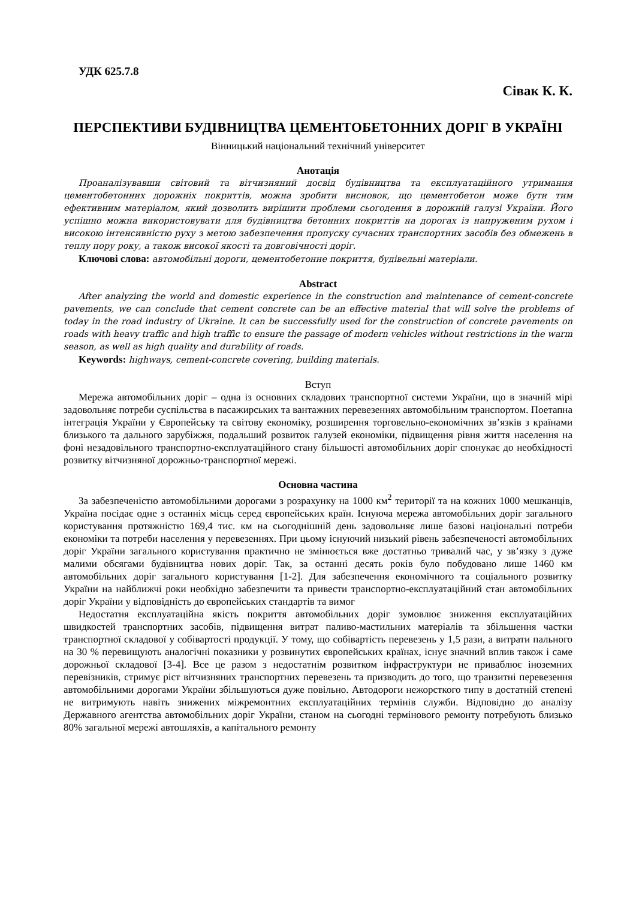УДК 625.7.8
Сівак К. К.
ПЕРСПЕКТИВИ БУДІВНИЦТВА ЦЕМЕНТОБЕТОННИХ ДОРІГ В УКРАЇНІ
Вінницький національний технічний університет
Анотація
Проаналізувавши світовий та вітчизняний досвід будівництва та експлуатаційного утримання цементобетонних дорожніх покриттів, можна зробити висновок, що цементобетон може бути тим ефективним матеріалом, який дозволить вирішити проблеми сьогодення в дорожній галузі України. Його успішно можна використовувати для будівництва бетонних покриттів на дорогах із напруженим рухом і високою інтенсивністю руху з метою забезпечення пропуску сучасних транспортних засобів без обмежень в теплу пору року, а також високої якості та довговічності доріг.
Ключові слова: автомобільні дороги, цементобетонне покриття, будівельні матеріали.
Abstract
After analyzing the world and domestic experience in the construction and maintenance of cement-concrete pavements, we can conclude that cement concrete can be an effective material that will solve the problems of today in the road industry of Ukraine. It can be successfully used for the construction of concrete pavements on roads with heavy traffic and high traffic to ensure the passage of modern vehicles without restrictions in the warm season, as well as high quality and durability of roads.
Keywords: highways, cement-concrete covering, building materials.
Вступ
Мережа автомобільних доріг – одна із основних складових транспортної системи України, що в значній мірі задовольняє потреби суспільства в пасажирських та вантажних перевезеннях автомобільним транспортом. Поетапна інтеграція України у Європейську та світову економіку, розширення торговельно-економічних зв’язків з країнами близького та дального зарубіжжя, подальший розвиток галузей економіки, підвищення рівня життя населення на фоні незадовільного транспортно-експлуатаційного стану більшості автомобільних доріг спонукає до необхідності розвитку вітчизняної дорожньо-транспортної мережі.
Основна частина
За забезпеченістю автомобільними дорогами з розрахунку на 1000 км<sup>2</sup> території та на кожних 1000 мешканців, Україна посідає одне з останніх місць серед європейських країн. Існуюча мережа автомобільних доріг загального користування протяжністю 169,4 тис. км на сьогоднішній день задовольняє лише базові національні потреби економіки та потреби населення у перевезеннях. При цьому існуючий низький рівень забезпеченості автомобільних доріг України загального користування практично не змінюється вже достатньо тривалий час, у зв’язку з дуже малими обсягами будівництва нових доріг. Так, за останні десять років було побудовано лише 1460 км автомобільних доріг загального користування [1-2]. Для забезпечення економічного та соціального розвитку України на найближчі роки необхідно забезпечити та привести транспортно-експлуатаційний стан автомобільних доріг України у відповідність до європейських стандартів та вимог
Недостатня експлуатаційна якість покриття автомобільних доріг зумовлює зниження експлуатаційних швидкостей транспортних засобів, підвищення витрат паливо-мастильних матеріалів та збільшення частки транспортної складової у собівартості продукції. У тому, що собівартість перевезень у 1,5 рази, а витрати пального на 30 % перевищують аналогічні показники у розвинутих європейських країнах, існує значний вплив також і саме дорожньої складової [3-4]. Все це разом з недостатнім розвитком інфраструктури не приваблює іноземних перевізників, стримує ріст вітчизняних транспортних перевезень та призводить до того, що транзитні перевезення автомобільними дорогами України збільшуються дуже повільно. Автодороги нежорсткого типу в достатній степені не витримують навіть знижених міжремонтних експлуатаційних термінів служби. Відповідно до аналізу Державного агентства автомобільних доріг України, станом на сьогодні термінового ремонту потребують близько 80% загальної мережі автошляхів, а капітального ремонту